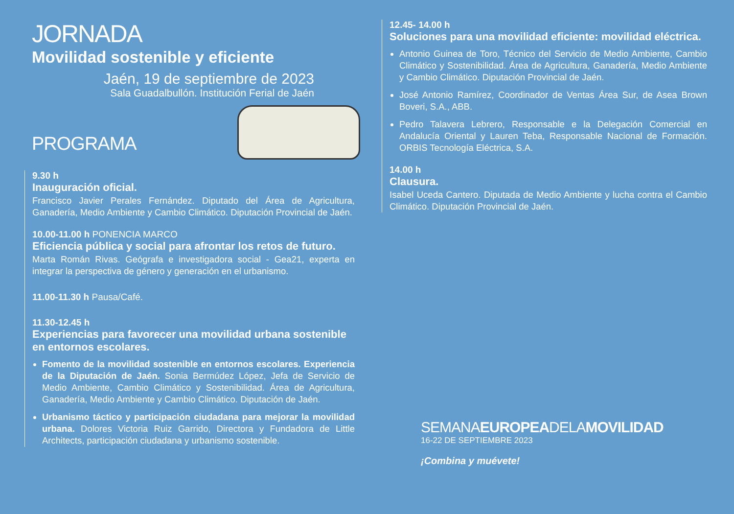JORNADA
Movilidad sostenible y eficiente
Jaén, 19 de septiembre de 2023
Sala Guadalbullón. Institución Ferial de Jaén
PROGRAMA
9.30 h
Inauguración oficial.
Francisco Javier Perales Fernández. Diputado del Área de Agricultura, Ganadería, Medio Ambiente y Cambio Climático. Diputación Provincial de Jaén.
10.00-11.00 h PONENCIA MARCO
Eficiencia pública y social para afrontar los retos de futuro.
Marta Román Rivas. Geógrafa e investigadora social - Gea21, experta en integrar la perspectiva de género y generación en el urbanismo.
11.00-11.30 h Pausa/Café.
11.30-12.45 h
Experiencias para favorecer una movilidad urbana sostenible en entornos escolares.
Fomento de la movilidad sostenible en entornos escolares. Experiencia de la Diputación de Jaén. Sonia Bermúdez López, Jefa de Servicio de Medio Ambiente, Cambio Climático y Sostenibilidad. Área de Agricultura, Ganadería, Medio Ambiente y Cambio Climático. Diputación de Jaén.
Urbanismo táctico y participación ciudadana para mejorar la movilidad urbana. Dolores Victoria Ruiz Garrido, Directora y Fundadora de Little Architects, participación ciudadana y urbanismo sostenible.
12.45- 14.00 h
Soluciones para una movilidad eficiente: movilidad eléctrica.
Antonio Guinea de Toro, Técnico del Servicio de Medio Ambiente, Cambio Climático y Sostenibilidad. Área de Agricultura, Ganadería, Medio Ambiente y Cambio Climático. Diputación Provincial de Jaén.
José Antonio Ramírez, Coordinador de Ventas Área Sur, de Asea Brown Boveri, S.A., ABB.
Pedro Talavera Lebrero, Responsable e la Delegación Comercial en Andalucía Oriental y Lauren Teba, Responsable Nacional de Formación. ORBIS Tecnología Eléctrica, S.A.
14.00 h
Clausura.
Isabel Uceda Cantero. Diputada de Medio Ambiente y lucha contra el Cambio Climático. Diputación Provincial de Jaén.
SEMANAEUROPEADELAMOVILIDAD
16-22 DE SEPTIEMBRE 2023
¡Combina y muévete!